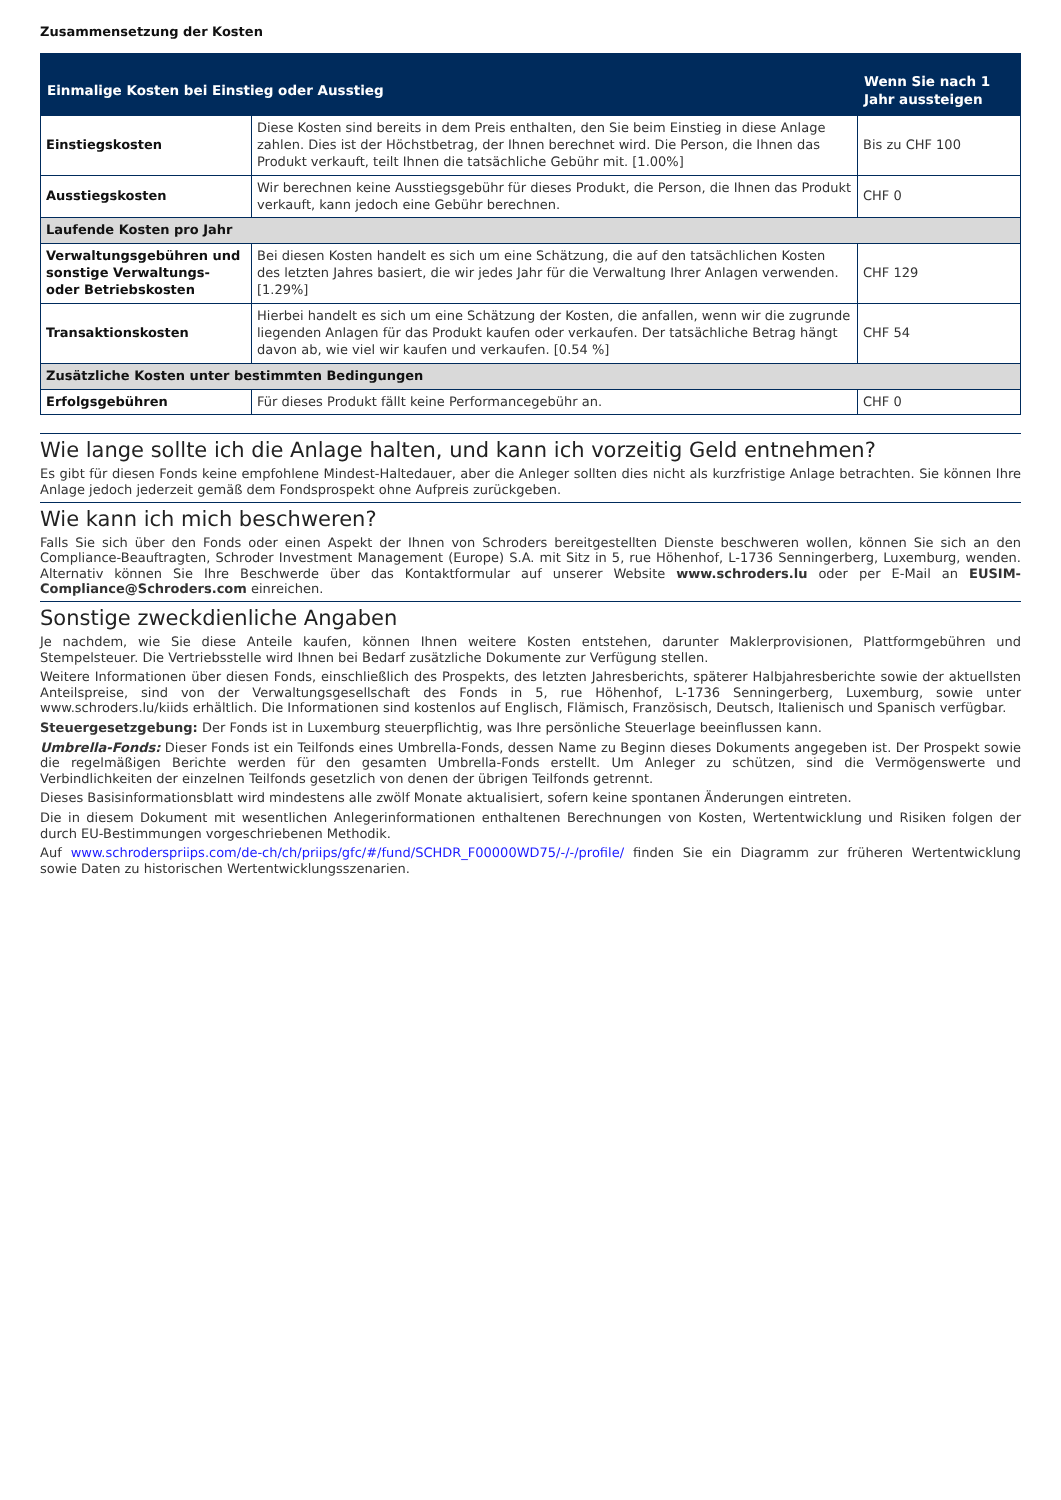Zusammensetzung der Kosten
| Einmalige Kosten bei Einstieg oder Ausstieg | | Wenn Sie nach 1 Jahr aussteigen |
| --- | --- | --- |
| Einstiegskosten | Diese Kosten sind bereits in dem Preis enthalten, den Sie beim Einstieg in diese Anlage zahlen. Dies ist der Höchstbetrag, der Ihnen berechnet wird. Die Person, die Ihnen das Produkt verkauft, teilt Ihnen die tatsächliche Gebühr mit. [1.00%] | Bis zu CHF 100 |
| Ausstiegskosten | Wir berechnen keine Ausstiegsgebühr für dieses Produkt, die Person, die Ihnen das Produkt verkauft, kann jedoch eine Gebühr berechnen. | CHF 0 |
| Laufende Kosten pro Jahr | | |
| Verwaltungsgebühren und sonstige Verwaltungs- oder Betriebskosten | Bei diesen Kosten handelt es sich um eine Schätzung, die auf den tatsächlichen Kosten des letzten Jahres basiert, die wir jedes Jahr für die Verwaltung Ihrer Anlagen verwenden. [1.29%] | CHF 129 |
| Transaktionskosten | Hierbei handelt es sich um eine Schätzung der Kosten, die anfallen, wenn wir die zugrunde liegenden Anlagen für das Produkt kaufen oder verkaufen. Der tatsächliche Betrag hängt davon ab, wie viel wir kaufen und verkaufen. [0.54 %] | CHF 54 |
| Zusätzliche Kosten unter bestimmten Bedingungen | | |
| Erfolgsgebühren | Für dieses Produkt fällt keine Performancegebühr an. | CHF 0 |
Wie lange sollte ich die Anlage halten, und kann ich vorzeitig Geld entnehmen?
Es gibt für diesen Fonds keine empfohlene Mindest-Haltedauer, aber die Anleger sollten dies nicht als kurzfristige Anlage betrachten. Sie können Ihre Anlage jedoch jederzeit gemäß dem Fondsprospekt ohne Aufpreis zurückgeben.
Wie kann ich mich beschweren?
Falls Sie sich über den Fonds oder einen Aspekt der Ihnen von Schroders bereitgestellten Dienste beschweren wollen, können Sie sich an den Compliance-Beauftragten, Schroder Investment Management (Europe) S.A. mit Sitz in 5, rue Höhenhof, L-1736 Senningerberg, Luxemburg, wenden. Alternativ können Sie Ihre Beschwerde über das Kontaktformular auf unserer Website www.schroders.lu oder per E-Mail an EUSIM-Compliance@Schroders.com einreichen.
Sonstige zweckdienliche Angaben
Je nachdem, wie Sie diese Anteile kaufen, können Ihnen weitere Kosten entstehen, darunter Maklerprovisionen, Plattformgebühren und Stempelsteuer. Die Vertriebsstelle wird Ihnen bei Bedarf zusätzliche Dokumente zur Verfügung stellen.
Weitere Informationen über diesen Fonds, einschließlich des Prospekts, des letzten Jahresberichts, späterer Halbjahresberichte sowie der aktuellsten Anteilspreise, sind von der Verwaltungsgesellschaft des Fonds in 5, rue Höhenhof, L-1736 Senningerberg, Luxemburg, sowie unter www.schroders.lu/kiids erhältlich. Die Informationen sind kostenlos auf Englisch, Flämisch, Französisch, Deutsch, Italienisch und Spanisch verfügbar.
Steuergesetzgebung: Der Fonds ist in Luxemburg steuerpflichtig, was Ihre persönliche Steuerlage beeinflussen kann.
Umbrella-Fonds: Dieser Fonds ist ein Teilfonds eines Umbrella-Fonds, dessen Name zu Beginn dieses Dokuments angegeben ist. Der Prospekt sowie die regelmäßigen Berichte werden für den gesamten Umbrella-Fonds erstellt. Um Anleger zu schützen, sind die Vermögenswerte und Verbindlichkeiten der einzelnen Teilfonds gesetzlich von denen der übrigen Teilfonds getrennt.
Dieses Basisinformationsblatt wird mindestens alle zwölf Monate aktualisiert, sofern keine spontanen Änderungen eintreten.
Die in diesem Dokument mit wesentlichen Anlegerinformationen enthaltenen Berechnungen von Kosten, Wertentwicklung und Risiken folgen der durch EU-Bestimmungen vorgeschriebenen Methodik.
Auf www.schroderspriips.com/de-ch/ch/priips/gfc/#/fund/SCHDR_F00000WD75/-/-/profile/ finden Sie ein Diagramm zur früheren Wertentwicklung sowie Daten zu historischen Wertentwicklungsszenarien.